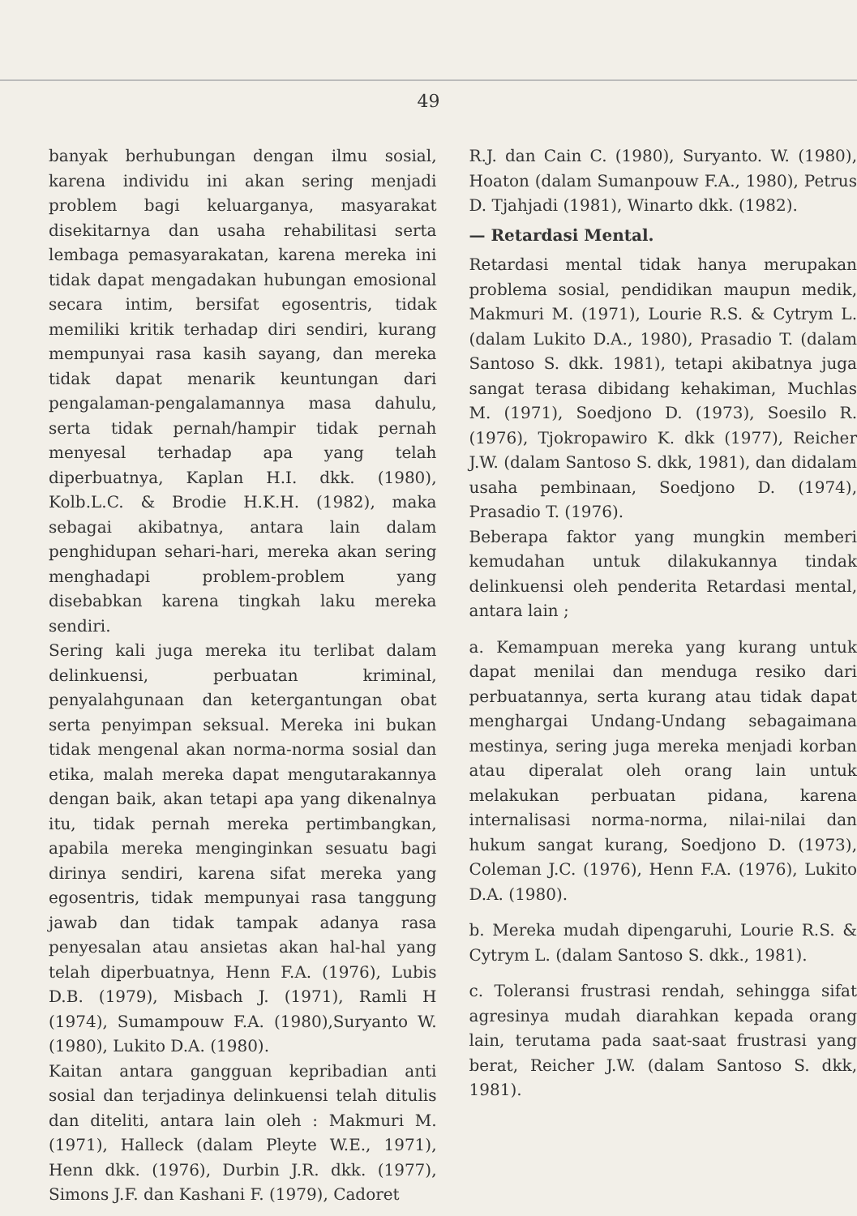49
banyak berhubungan dengan ilmu sosial, karena individu ini akan sering menjadi problem bagi keluarganya, masyarakat disekitarnya dan usaha rehabilitasi serta lembaga pemasyarakatan, karena mereka ini tidak dapat mengadakan hubungan emosional secara intim, bersifat egosentris, tidak memiliki kritik terhadap diri sendiri, kurang mempunyai rasa kasih sayang, dan mereka tidak dapat menarik keuntungan dari pengalaman-pengalamannya masa dahulu, serta tidak pernah/hampir tidak pernah menyesal terhadap apa yang telah diperbuatnya, Kaplan H.I. dkk. (1980), Kolb.L.C. & Brodie H.K.H. (1982), maka sebagai akibatnya, antara lain dalam penghidupan sehari-hari, mereka akan sering menghadapi problem-problem yang disebabkan karena tingkah laku mereka sendiri.
Sering kali juga mereka itu terlibat dalam delinkuensi, perbuatan kriminal, penyalahgunaan dan ketergantungan obat serta penyimpan seksual. Mereka ini bukan tidak mengenal akan norma-norma sosial dan etika, malah mereka dapat mengutarakannya dengan baik, akan tetapi apa yang dikenalnya itu, tidak pernah mereka pertimbangkan, apabila mereka menginginkan sesuatu bagi dirinya sendiri, karena sifat mereka yang egosentris, tidak mempunyai rasa tanggung jawab dan tidak tampak adanya rasa penyesalan atau ansietas akan hal-hal yang telah diperbuatnya, Henn F.A. (1976), Lubis D.B. (1979), Misbach J. (1971), Ramli H (1974), Sumampouw F.A. (1980),Suryanto W. (1980), Lukito D.A. (1980).
Kaitan antara gangguan kepribadian anti sosial dan terjadinya delinkuensi telah ditulis dan diteliti, antara lain oleh : Makmuri M. (1971), Halleck (dalam Pleyte W.E., 1971), Henn dkk. (1976), Durbin J.R. dkk. (1977), Simons J.F. dan Kashani F. (1979), Cadoret
R.J. dan Cain C. (1980), Suryanto. W. (1980), Hoaton (dalam Sumanpouw F.A., 1980), Petrus D. Tjahjadi (1981), Winarto dkk. (1982).
— Retardasi Mental.
Retardasi mental tidak hanya merupakan problema sosial, pendidikan maupun medik, Makmuri M. (1971), Lourie R.S. & Cytrym L. (dalam Lukito D.A., 1980), Prasadio T. (dalam Santoso S. dkk. 1981), tetapi akibatnya juga sangat terasa dibidang kehakiman, Muchlas M. (1971), Soedjono D. (1973), Soesilo R. (1976), Tjokropawiro K. dkk (1977), Reicher J.W. (dalam Santoso S. dkk, 1981), dan didalam usaha pembinaan, Soedjono D. (1974), Prasadio T. (1976).
Beberapa faktor yang mungkin memberi kemudahan untuk dilakukannya tindak delinkuensi oleh penderita Retardasi mental, antara lain ;
a. Kemampuan mereka yang kurang untuk dapat menilai dan menduga resiko dari perbuatannya, serta kurang atau tidak dapat menghargai Undang-Undang sebagaimana mestinya, sering juga mereka menjadi korban atau diperalat oleh orang lain untuk melakukan perbuatan pidana, karena internalisasi norma-norma, nilai-nilai dan hukum sangat kurang, Soedjono D. (1973), Coleman J.C. (1976), Henn F.A. (1976), Lukito D.A. (1980).
b. Mereka mudah dipengaruhi, Lourie R.S. & Cytrym L. (dalam Santoso S. dkk., 1981).
c. Toleransi frustrasi rendah, sehingga sifat agresinya mudah diarahkan kepada orang lain, terutama pada saat-saat frustrasi yang berat, Reicher J.W. (dalam Santoso S. dkk, 1981).